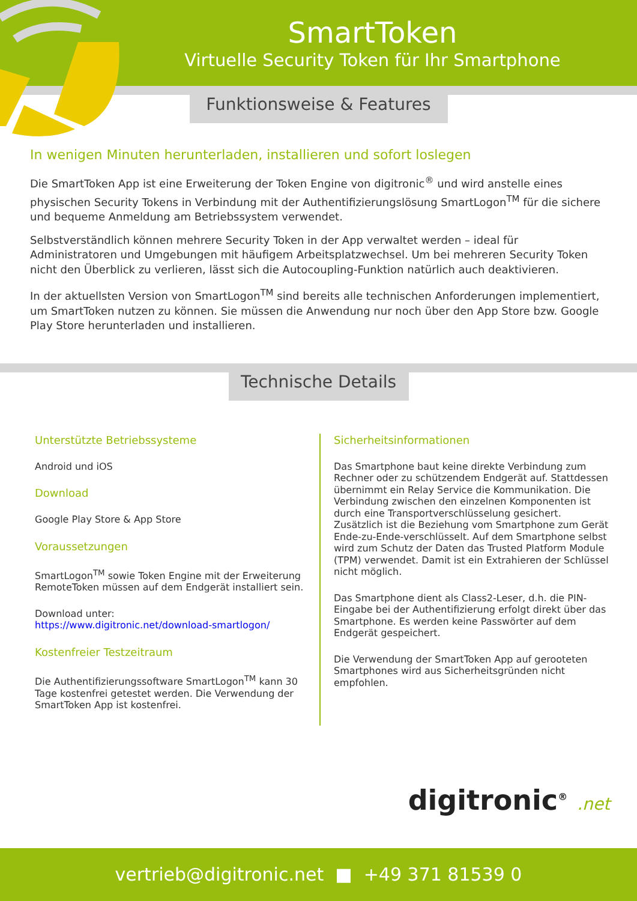SmartToken
Virtuelle Security Token für Ihr Smartphone
Funktionsweise & Features
In wenigen Minuten herunterladen, installieren und sofort loslegen
Die SmartToken App ist eine Erweiterung der Token Engine von digitronic<sup>®</sup> und wird anstelle eines physischen Security Tokens in Verbindung mit der Authentifizierungslösung SmartLogon<sup>TM</sup> für die sichere und bequeme Anmeldung am Betriebssystem verwendet.
Selbstverständlich können mehrere Security Token in der App verwaltet werden – ideal für Administratoren und Umgebungen mit häufigem Arbeitsplatzwechsel. Um bei mehreren Security Token nicht den Überblick zu verlieren, lässt sich die Autocoupling-Funktion natürlich auch deaktivieren.
In der aktuellsten Version von SmartLogon<sup>TM</sup> sind bereits alle technischen Anforderungen implementiert, um SmartToken nutzen zu können. Sie müssen die Anwendung nur noch über den App Store bzw. Google Play Store herunterladen und installieren.
Technische Details
Unterstützte Betriebssysteme
Android und iOS
Download
Google Play Store & App Store
Voraussetzungen
SmartLogon<sup>TM</sup> sowie Token Engine mit der Erweiterung RemoteToken müssen auf dem Endgerät installiert sein.
Download unter:
https://www.digitronic.net/download-smartlogon/
Kostenfreier Testzeitraum
Die Authentifizierungssoftware SmartLogon<sup>TM</sup> kann 30 Tage kostenfrei getestet werden. Die Verwendung der SmartToken App ist kostenfrei.
Sicherheitsinformationen
Das Smartphone baut keine direkte Verbindung zum Rechner oder zu schützendem Endgerät auf. Stattdessen übernimmt ein Relay Service die Kommunikation. Die Verbindung zwischen den einzelnen Komponenten ist durch eine Transportverschlüsselung gesichert. Zusätzlich ist die Beziehung vom Smartphone zum Gerät Ende-zu-Ende-verschlüsselt. Auf dem Smartphone selbst wird zum Schutz der Daten das Trusted Platform Module (TPM) verwendet. Damit ist ein Extrahieren der Schlüssel nicht möglich.
Das Smartphone dient als Class2-Leser, d.h. die PIN-Eingabe bei der Authentifizierung erfolgt direkt über das Smartphone. Es werden keine Passwörter auf dem Endgerät gespeichert.
Die Verwendung der SmartToken App auf gerooteten Smartphones wird aus Sicherheitsgründen nicht empfohlen.
digitronic<sup>®</sup> .net
vertrieb@digitronic.net ■ +49 371 81539 0